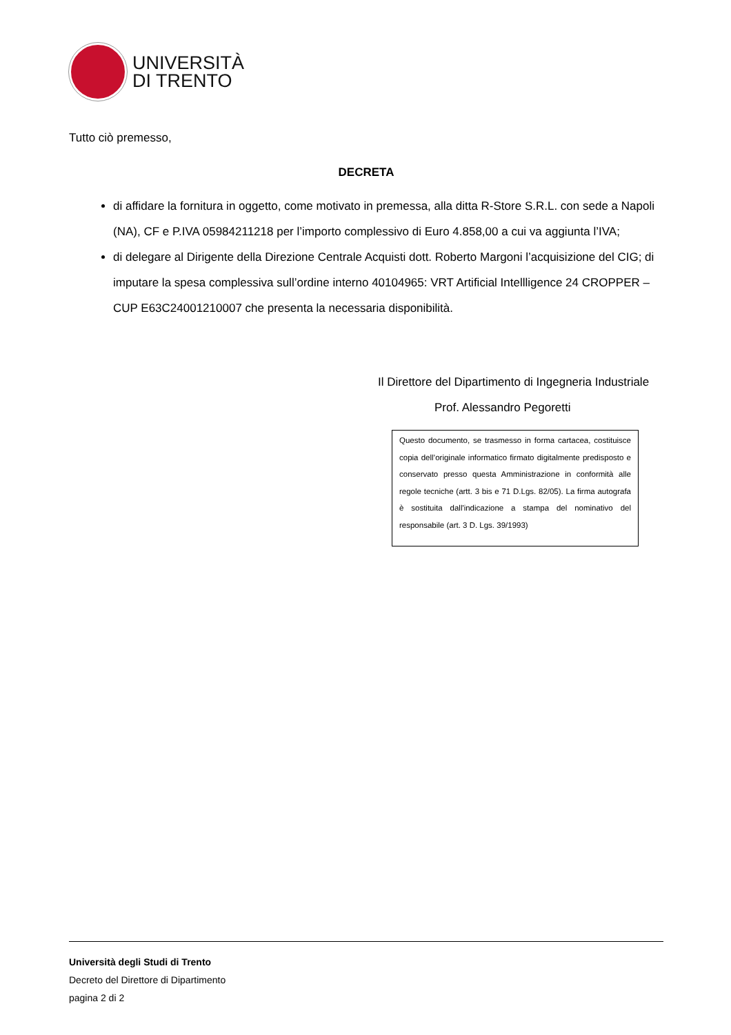UNIVERSITÀ
DI TRENTO
Tutto ciò premesso,
DECRETA
di affidare la fornitura in oggetto, come motivato in premessa, alla ditta R-Store S.R.L. con sede a Napoli (NA), CF e P.IVA 05984211218 per l’importo complessivo di Euro 4.858,00 a cui va aggiunta l’IVA;
di delegare al Dirigente della Direzione Centrale Acquisti dott. Roberto Margoni l’acquisizione del CIG; di imputare la spesa complessiva sull’ordine interno 40104965: VRT Artificial Intellligence 24 CROPPER – CUP E63C24001210007 che presenta la necessaria disponibilità.
Il Direttore del Dipartimento di Ingegneria Industriale
Prof. Alessandro Pegoretti
Questo documento, se trasmesso in forma cartacea, costituisce copia dell’originale informatico firmato digitalmente predisposto e conservato presso questa Amministrazione in conformità alle regole tecniche (artt. 3 bis e 71 D.Lgs. 82/05). La firma autografa è sostituita dall'indicazione a stampa del nominativo del responsabile (art. 3 D. Lgs. 39/1993)
Università degli Studi di Trento
Decreto del Direttore di Dipartimento
pagina 2 di 2